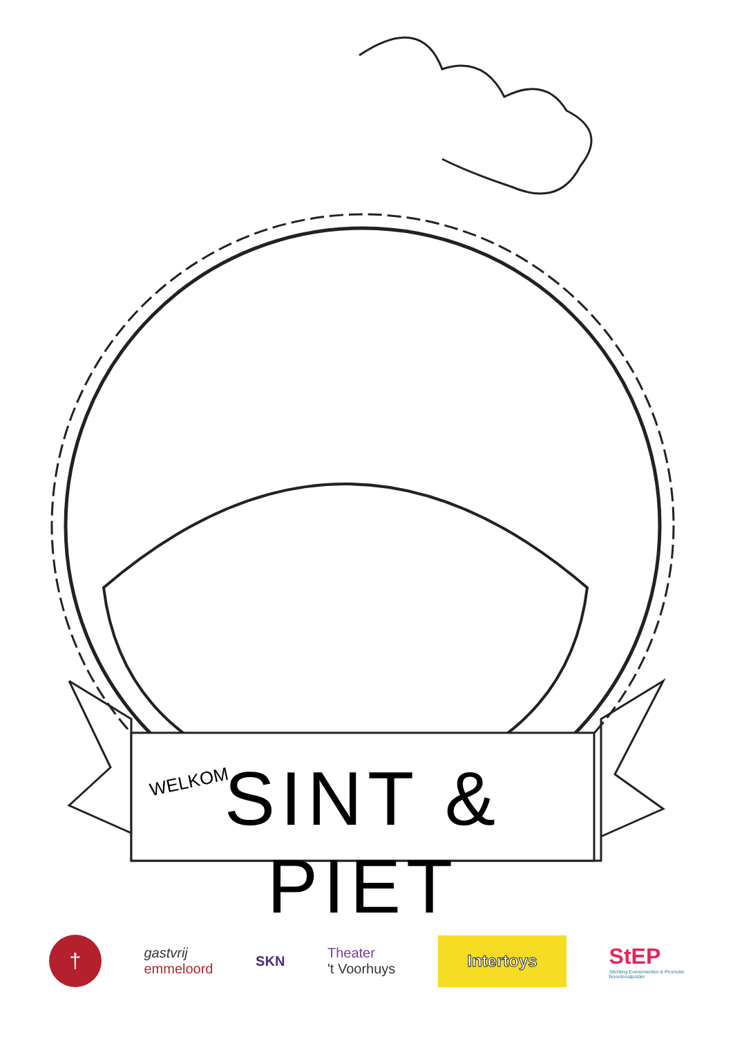WELKOM
SINT & PIET
†
gastvrij
emmeloord
SKN
Theater
't Voorhuys
Intertoys
StEP
Stichting Evenementen & Promotie
Noordoostpolder